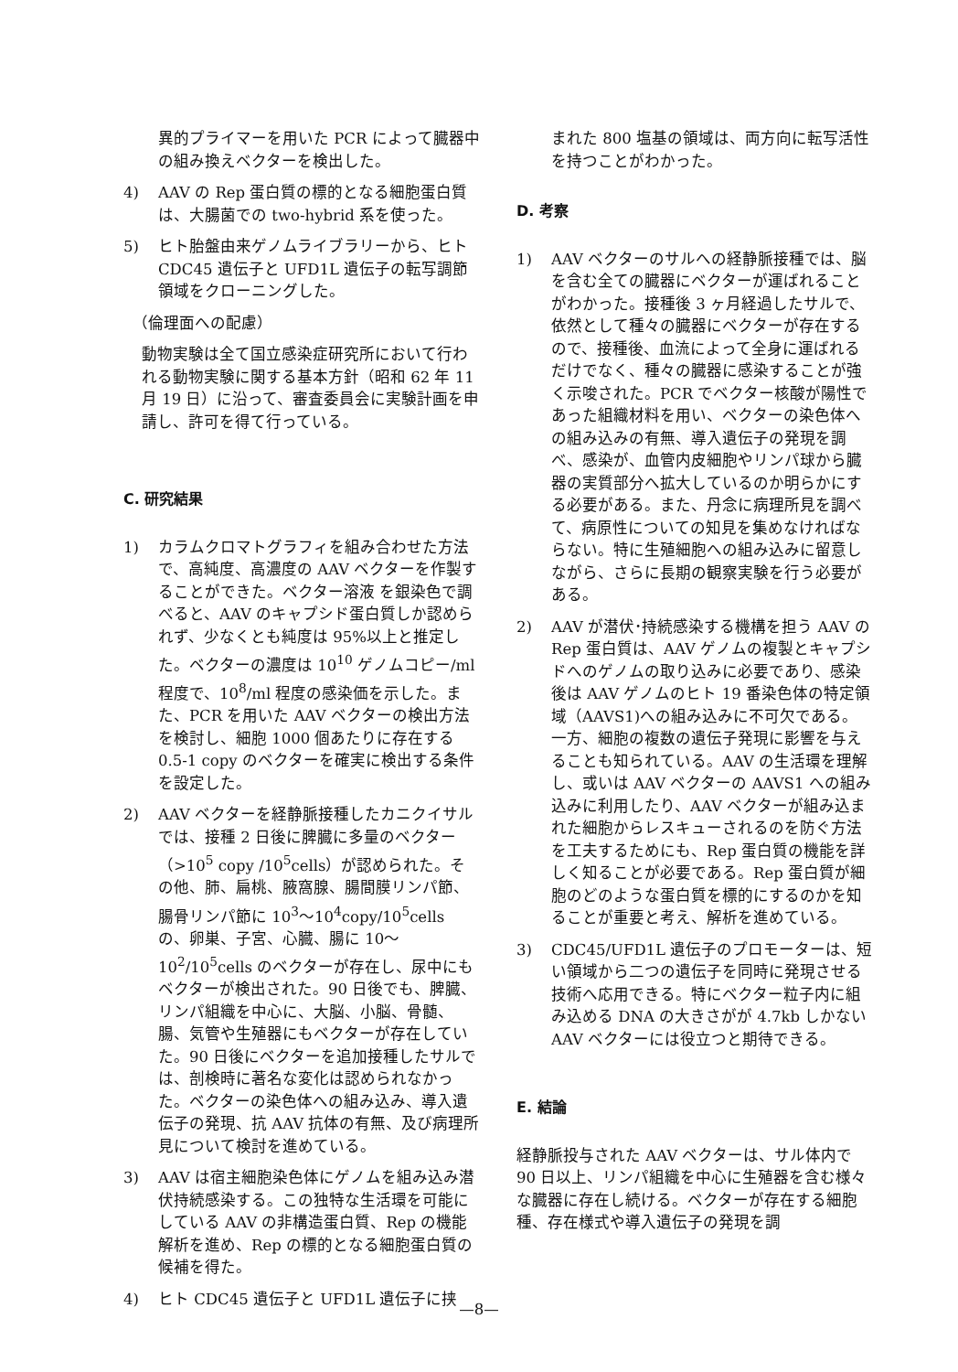異的プライマーを用いた PCR によって臓器中の組み換えベクターを検出した。
4) AAV の Rep 蛋白質の標的となる細胞蛋白質は、大腸菌での two-hybrid 系を使った。
5) ヒト胎盤由来ゲノムライブラリーから、ヒト CDC45 遺伝子と UFD1L 遺伝子の転写調節領域をクローニングした。
（倫理面への配慮）
動物実験は全て国立感染症研究所において行われる動物実験に関する基本方針（昭和 62 年 11 月 19 日）に沿って、審査委員会に実験計画を申請し、許可を得て行っている。
C. 研究結果
1) カラムクロマトグラフィを組み合わせた方法で、高純度、高濃度の AAV ベクターを作製することができた。ベクター溶液 を銀染色で調べると、AAV のキャプシド蛋白質しか認められず、少なくとも純度は 95%以上と推定した。ベクターの濃度は 10<sup>10</sup> ゲノムコピー/ml 程度で、10<sup>8</sup>/ml 程度の感染価を示した。また、PCR を用いた AAV ベクターの検出方法を検討し、細胞 1000 個あたりに存在する 0.5-1 copy のベクターを確実に検出する条件を設定した。
2) AAV ベクターを経静脈接種したカニクイサルでは、接種 2 日後に脾臓に多量のベクター（>10<sup>5</sup> copy /10<sup>5</sup>cells）が認められた。その他、肺、扁桃、腋窩腺、腸間膜リンパ節、腸骨リンパ節に 10<sup>3</sup>～10<sup>4</sup>copy/10<sup>5</sup>cells の、卵巣、子宮、心臓、腸に 10～10<sup>2</sup>/10<sup>5</sup>cells のベクターが存在し、尿中にもベクターが検出された。90 日後でも、脾臓、リンパ組織を中心に、大脳、小脳、骨髄、腸、気管や生殖器にもベクターが存在していた。90 日後にベクターを追加接種したサルでは、剖検時に著名な変化は認められなかった。ベクターの染色体への組み込み、導入遺伝子の発現、抗 AAV 抗体の有無、及び病理所見について検討を進めている。
3) AAV は宿主細胞染色体にゲノムを組み込み潜伏持続感染する。この独特な生活環を可能にしている AAV の非構造蛋白質、Rep の機能解析を進め、Rep の標的となる細胞蛋白質の候補を得た。
4) ヒト CDC45 遺伝子と UFD1L 遺伝子に挟
まれた 800 塩基の領域は、両方向に転写活性を持つことがわかった。
D. 考察
1) AAV ベクターのサルへの経静脈接種では、脳を含む全ての臓器にベクターが運ばれることがわかった。接種後 3 ヶ月経過したサルで、依然として種々の臓器にベクターが存在するので、接種後、血流によって全身に運ばれるだけでなく、種々の臓器に感染することが強く示唆された。PCR でベクター核酸が陽性であった組織材料を用い、ベクターの染色体への組み込みの有無、導入遺伝子の発現を調べ、感染が、血管内皮細胞やリンパ球から臓器の実質部分へ拡大しているのか明らかにする必要がある。また、丹念に病理所見を調べて、病原性についての知見を集めなければならない。特に生殖細胞への組み込みに留意しながら、さらに長期の観察実験を行う必要がある。
2) AAV が潜伏･持続感染する機構を担う AAV の Rep 蛋白質は、AAV ゲノムの複製とキャプシドへのゲノムの取り込みに必要であり、感染後は AAV ゲノムのヒト 19 番染色体の特定領域（AAVS1)への組み込みに不可欠である。一方、細胞の複数の遺伝子発現に影響を与えることも知られている。AAV の生活環を理解し、或いは AAV ベクターの AAVS1 への組み込みに利用したり、AAV ベクターが組み込まれた細胞からレスキューされるのを防ぐ方法を工夫するためにも、Rep 蛋白質の機能を詳しく知ることが必要である。Rep 蛋白質が細胞のどのような蛋白質を標的にするのかを知ることが重要と考え、解析を進めている。
3) CDC45/UFD1L 遺伝子のプロモーターは、短い領域から二つの遺伝子を同時に発現させる技術へ応用できる。特にベクター粒子内に組み込める DNA の大きさがが 4.7kb しかない AAV ベクターには役立つと期待できる。
E. 結論
経静脈投与された AAV ベクターは、サル体内で 90 日以上、リンパ組織を中心に生殖器を含む様々な臓器に存在し続ける。ベクターが存在する細胞種、存在様式や導入遺伝子の発現を調
—8—